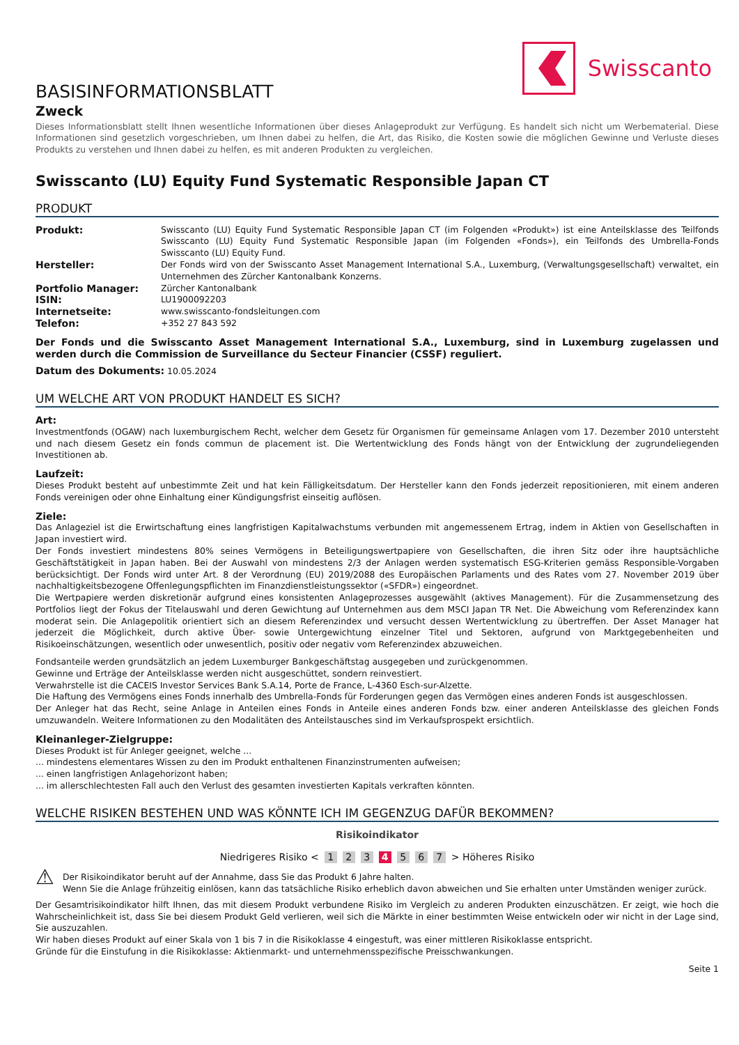Swisscanto
BASISINFORMATIONSBLATT
Zweck
Dieses Informationsblatt stellt Ihnen wesentliche Informationen über dieses Anlageprodukt zur Verfügung. Es handelt sich nicht um Werbematerial. Diese Informationen sind gesetzlich vorgeschrieben, um Ihnen dabei zu helfen, die Art, das Risiko, die Kosten sowie die möglichen Gewinne und Verluste dieses Produkts zu verstehen und Ihnen dabei zu helfen, es mit anderen Produkten zu vergleichen.
Swisscanto (LU) Equity Fund Systematic Responsible Japan CT
PRODUKT
| Produkt: | Swisscanto (LU) Equity Fund Systematic Responsible Japan CT (im Folgenden «Produkt») ist eine Anteilsklasse des Teilfonds Swisscanto (LU) Equity Fund Systematic Responsible Japan (im Folgenden «Fonds»), ein Teilfonds des Umbrella-Fonds Swisscanto (LU) Equity Fund. |
| Hersteller: | Der Fonds wird von der Swisscanto Asset Management International S.A., Luxemburg, (Verwaltungsgesellschaft) verwaltet, ein Unternehmen des Zürcher Kantonalbank Konzerns. |
| Portfolio Manager: | Zürcher Kantonalbank |
| ISIN: | LU1900092203 |
| Internetseite: | www.swisscanto-fondsleitungen.com |
| Telefon: | +352 27 843 592 |
Der Fonds und die Swisscanto Asset Management International S.A., Luxemburg, sind in Luxemburg zugelassen und werden durch die Commission de Surveillance du Secteur Financier (CSSF) reguliert.
Datum des Dokuments: 10.05.2024
UM WELCHE ART VON PRODUKT HANDELT ES SICH?
Art:
Investmentfonds (OGAW) nach luxemburgischem Recht, welcher dem Gesetz für Organismen für gemeinsame Anlagen vom 17. Dezember 2010 untersteht und nach diesem Gesetz ein fonds commun de placement ist. Die Wertentwicklung des Fonds hängt von der Entwicklung der zugrundeliegenden Investitionen ab.
Laufzeit:
Dieses Produkt besteht auf unbestimmte Zeit und hat kein Fälligkeitsdatum. Der Hersteller kann den Fonds jederzeit repositionieren, mit einem anderen Fonds vereinigen oder ohne Einhaltung einer Kündigungsfrist einseitig auflösen.
Ziele:
Das Anlageziel ist die Erwirtschaftung eines langfristigen Kapitalwachstums verbunden mit angemessenem Ertrag, indem in Aktien von Gesellschaften in Japan investiert wird.
Der Fonds investiert mindestens 80% seines Vermögens in Beteiligungswertpapiere von Gesellschaften, die ihren Sitz oder ihre hauptsächliche Geschäftstätigkeit in Japan haben. Bei der Auswahl von mindestens 2/3 der Anlagen werden systematisch ESG-Kriterien gemäss Responsible-Vorgaben berücksichtigt. Der Fonds wird unter Art. 8 der Verordnung (EU) 2019/2088 des Europäischen Parlaments und des Rates vom 27. November 2019 über nachhaltigkeitsbezogene Offenlegungspflichten im Finanzdienstleistungssektor («SFDR») eingeordnet.
Die Wertpapiere werden diskretionär aufgrund eines konsistenten Anlageprozesses ausgewählt (aktives Management). Für die Zusammensetzung des Portfolios liegt der Fokus der Titelauswahl und deren Gewichtung auf Unternehmen aus dem MSCI Japan TR Net. Die Abweichung vom Referenzindex kann moderat sein. Die Anlagepolitik orientiert sich an diesem Referenzindex und versucht dessen Wertentwicklung zu übertreffen. Der Asset Manager hat jederzeit die Möglichkeit, durch aktive Über- sowie Untergewichtung einzelner Titel und Sektoren, aufgrund von Marktgegebenheiten und Risikoeinschätzungen, wesentlich oder unwesentlich, positiv oder negativ vom Referenzindex abzuweichen.
Fondsanteile werden grundsätzlich an jedem Luxemburger Bankgeschäftstag ausgegeben und zurückgenommen.
Gewinne und Erträge der Anteilsklasse werden nicht ausgeschüttet, sondern reinvestiert.
Verwahrstelle ist die CACEIS Investor Services Bank S.A.14, Porte de France, L-4360 Esch-sur-Alzette.
Die Haftung des Vermögens eines Fonds innerhalb des Umbrella-Fonds für Forderungen gegen das Vermögen eines anderen Fonds ist ausgeschlossen.
Der Anleger hat das Recht, seine Anlage in Anteilen eines Fonds in Anteile eines anderen Fonds bzw. einer anderen Anteilsklasse des gleichen Fonds umzuwandeln. Weitere Informationen zu den Modalitäten des Anteilstausches sind im Verkaufsprospekt ersichtlich.
Kleinanleger-Zielgruppe:
Dieses Produkt ist für Anleger geeignet, welche ...
... mindestens elementares Wissen zu den im Produkt enthaltenen Finanzinstrumenten aufweisen;
... einen langfristigen Anlagehorizont haben;
... im allerschlechtesten Fall auch den Verlust des gesamten investierten Kapitals verkraften könnten.
WELCHE RISIKEN BESTEHEN UND WAS KÖNNTE ICH IM GEGENZUG DAFÜR BEKOMMEN?
Risikoindikator
Niedrigeres Risiko < 1 2 3 4 5 6 7 > Höheres Risiko
⚠
Der Risikoindikator beruht auf der Annahme, dass Sie das Produkt 6 Jahre halten.
Wenn Sie die Anlage frühzeitig einlösen, kann das tatsächliche Risiko erheblich davon abweichen und Sie erhalten unter Umständen weniger zurück.
Der Gesamtrisikoindikator hilft Ihnen, das mit diesem Produkt verbundene Risiko im Vergleich zu anderen Produkten einzuschätzen. Er zeigt, wie hoch die Wahrscheinlichkeit ist, dass Sie bei diesem Produkt Geld verlieren, weil sich die Märkte in einer bestimmten Weise entwickeln oder wir nicht in der Lage sind, Sie auszuzahlen.
Wir haben dieses Produkt auf einer Skala von 1 bis 7 in die Risikoklasse 4 eingestuft, was einer mittleren Risikoklasse entspricht.
Gründe für die Einstufung in die Risikoklasse: Aktienmarkt- und unternehmensspezifische Preisschwankungen.
Seite 1